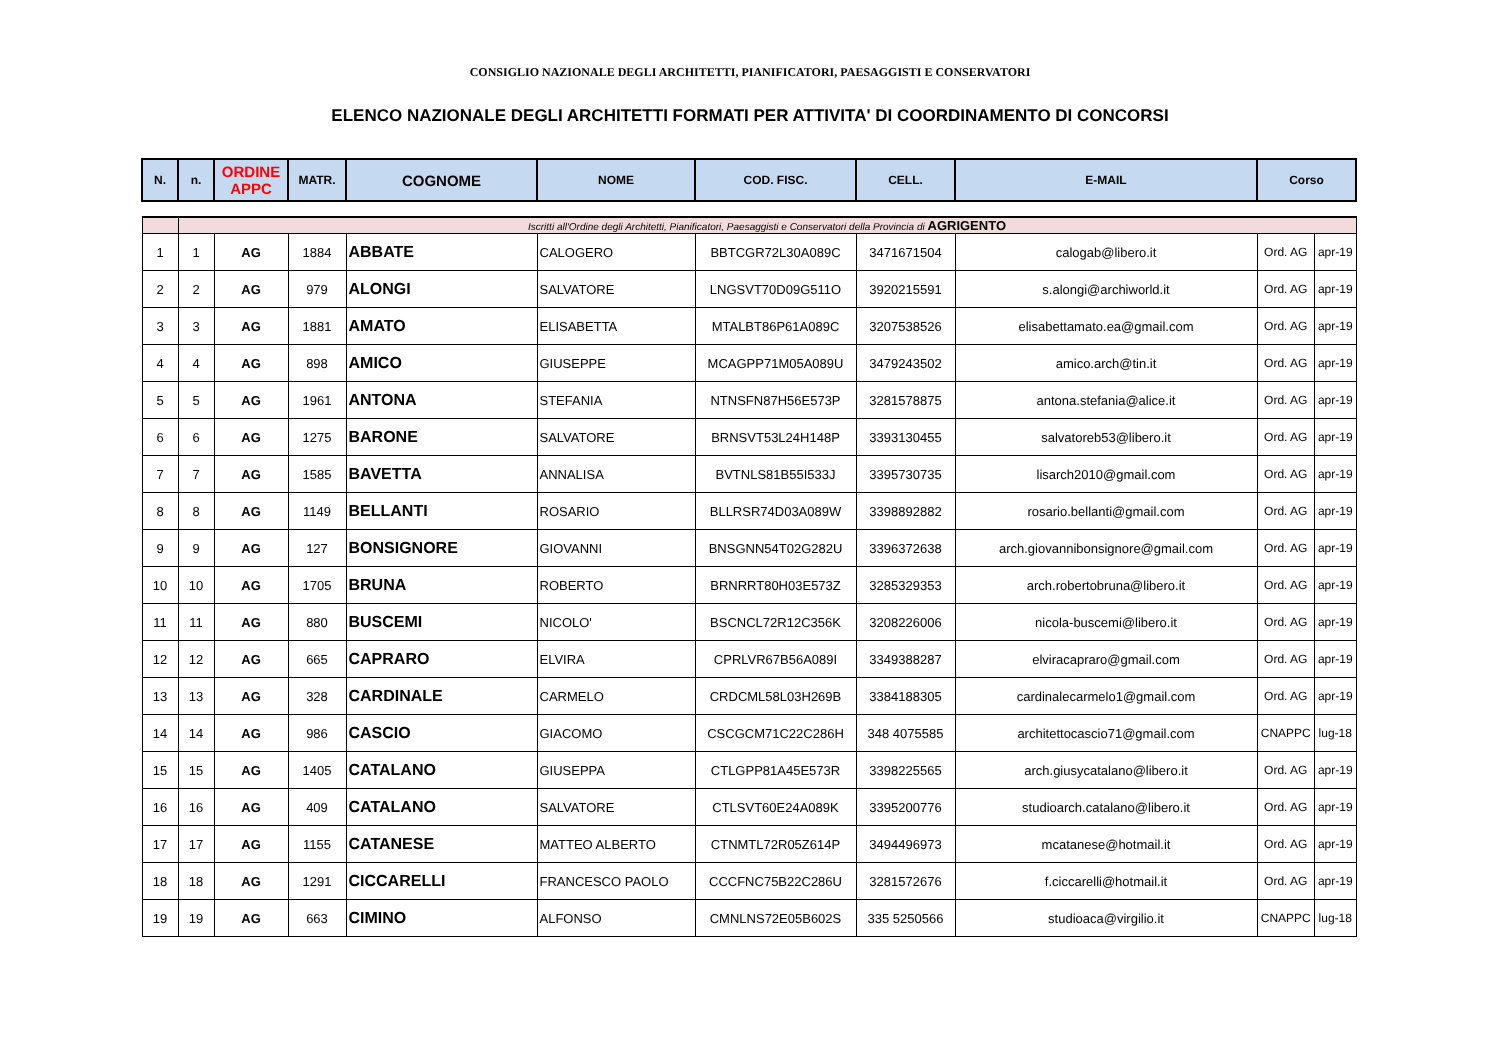CONSIGLIO NAZIONALE DEGLI ARCHITETTI, PIANIFICATORI, PAESAGGISTI E CONSERVATORI
ELENCO NAZIONALE DEGLI ARCHITETTI FORMATI PER ATTIVITA' DI COORDINAMENTO DI CONCORSI
| N. | n. | ORDINE APPC | MATR. | COGNOME | NOME | COD. FISC. | CELL. | E-MAIL | Corso | |
| --- | --- | --- | --- | --- | --- | --- | --- | --- | --- | --- |
| | Iscritti all'Ordine degli Architetti, Pianificatori, Paesaggisti e Conservatori della Provincia di AGRIGENTO | | | | | | | | | |
| 1 | 1 | AG | 1884 | ABBATE | CALOGERO | BBTCGR72L30A089C | 3471671504 | calogab@libero.it | Ord. AG | apr-19 |
| 2 | 2 | AG | 979 | ALONGI | SALVATORE | LNGSVT70D09G511O | 3920215591 | s.alongi@archiworld.it | Ord. AG | apr-19 |
| 3 | 3 | AG | 1881 | AMATO | ELISABETTA | MTALBT86P61A089C | 3207538526 | elisabettamato.ea@gmail.com | Ord. AG | apr-19 |
| 4 | 4 | AG | 898 | AMICO | GIUSEPPE | MCAGPP71M05A089U | 3479243502 | amico.arch@tin.it | Ord. AG | apr-19 |
| 5 | 5 | AG | 1961 | ANTONA | STEFANIA | NTNSFN87H56E573P | 3281578875 | antona.stefania@alice.it | Ord. AG | apr-19 |
| 6 | 6 | AG | 1275 | BARONE | SALVATORE | BRNSVT53L24H148P | 3393130455 | salvatoreb53@libero.it | Ord. AG | apr-19 |
| 7 | 7 | AG | 1585 | BAVETTA | ANNALISA | BVTNLS81B55I533J | 3395730735 | lisarch2010@gmail.com | Ord. AG | apr-19 |
| 8 | 8 | AG | 1149 | BELLANTI | ROSARIO | BLLRSR74D03A089W | 3398892882 | rosario.bellanti@gmail.com | Ord. AG | apr-19 |
| 9 | 9 | AG | 127 | BONSIGNORE | GIOVANNI | BNSGNN54T02G282U | 3396372638 | arch.giovannibonsignore@gmail.com | Ord. AG | apr-19 |
| 10 | 10 | AG | 1705 | BRUNA | ROBERTO | BRNRRT80H03E573Z | 3285329353 | arch.robertobruna@libero.it | Ord. AG | apr-19 |
| 11 | 11 | AG | 880 | BUSCEMI | NICOLO' | BSCNCL72R12C356K | 3208226006 | nicola-buscemi@libero.it | Ord. AG | apr-19 |
| 12 | 12 | AG | 665 | CAPRARO | ELVIRA | CPRLVR67B56A089I | 3349388287 | elviracapraro@gmail.com | Ord. AG | apr-19 |
| 13 | 13 | AG | 328 | CARDINALE | CARMELO | CRDCML58L03H269B | 3384188305 | cardinalecarmelo1@gmail.com | Ord. AG | apr-19 |
| 14 | 14 | AG | 986 | CASCIO | GIACOMO | CSCGCM71C22C286H | 348 4075585 | architettocascio71@gmail.com | CNAPPC | lug-18 |
| 15 | 15 | AG | 1405 | CATALANO | GIUSEPPA | CTLGPP81A45E573R | 3398225565 | arch.giusycatalano@libero.it | Ord. AG | apr-19 |
| 16 | 16 | AG | 409 | CATALANO | SALVATORE | CTLSVT60E24A089K | 3395200776 | studioarch.catalano@libero.it | Ord. AG | apr-19 |
| 17 | 17 | AG | 1155 | CATANESE | MATTEO ALBERTO | CTNMTL72R05Z614P | 3494496973 | mcatanese@hotmail.it | Ord. AG | apr-19 |
| 18 | 18 | AG | 1291 | CICCARELLI | FRANCESCO PAOLO | CCCFNC75B22C286U | 3281572676 | f.ciccarelli@hotmail.it | Ord. AG | apr-19 |
| 19 | 19 | AG | 663 | CIMINO | ALFONSO | CMNLNS72E05B602S | 335 5250566 | studioaca@virgilio.it | CNAPPC | lug-18 |